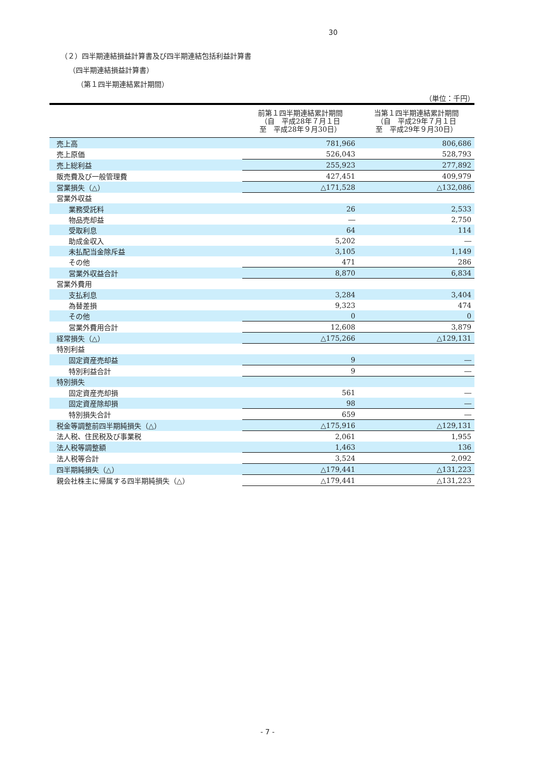30
（２）四半期連結損益計算書及び四半期連結包括利益計算書
（四半期連結損益計算書）
（第１四半期連結累計期間）
（単位：千円）
| | 前第１四半期連結累計期間 （自 平成28年７月１日 至 平成28年９月30日） | 当第１四半期連結累計期間 （自 平成29年７月１日 至 平成29年９月30日） |
| --- | --- | --- |
| 売上高 | 781,966 | 806,686 |
| 売上原価 | 526,043 | 528,793 |
| 売上総利益 | 255,923 | 277,892 |
| 販売費及び一般管理費 | 427,451 | 409,979 |
| 営業損失（△） | △171,528 | △132,086 |
| 営業外収益 | | |
| 業務受託料 | 26 | 2,533 |
| 物品売却益 | ― | 2,750 |
| 受取利息 | 64 | 114 |
| 助成金収入 | 5,202 | ― |
| 未払配当金除斥益 | 3,105 | 1,149 |
| その他 | 471 | 286 |
| 営業外収益合計 | 8,870 | 6,834 |
| 営業外費用 | | |
| 支払利息 | 3,284 | 3,404 |
| 為替差損 | 9,323 | 474 |
| その他 | 0 | 0 |
| 営業外費用合計 | 12,608 | 3,879 |
| 経常損失（△） | △175,266 | △129,131 |
| 特別利益 | | |
| 固定資産売却益 | 9 | ― |
| 特別利益合計 | 9 | ― |
| 特別損失 | | |
| 固定資産売却損 | 561 | ― |
| 固定資産除却損 | 98 | ― |
| 特別損失合計 | 659 | ― |
| 税金等調整前四半期純損失（△） | △175,916 | △129,131 |
| 法人税、住民税及び事業税 | 2,061 | 1,955 |
| 法人税等調整額 | 1,463 | 136 |
| 法人税等合計 | 3,524 | 2,092 |
| 四半期純損失（△） | △179,441 | △131,223 |
| 親会社株主に帰属する四半期純損失（△） | △179,441 | △131,223 |
- 7 -